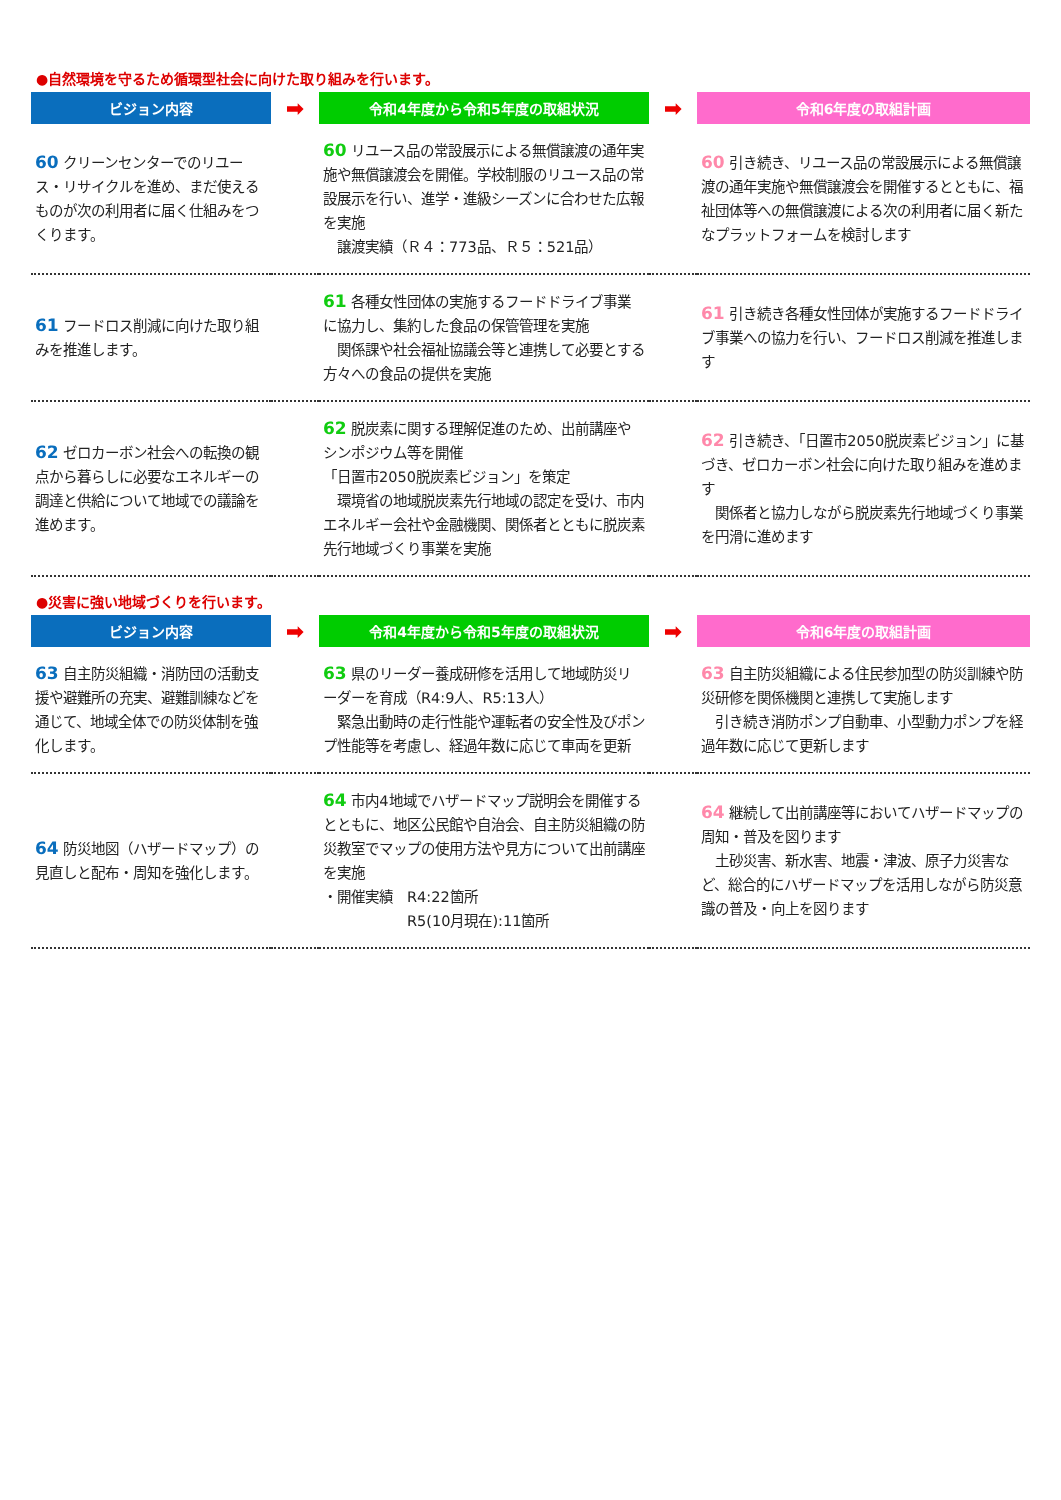●自然環境を守るため循環型社会に向けた取り組みを行います。
| ビジョン内容 | ➡ | 令和4年度から令和5年度の取組状況 | ➡ | 令和6年度の取組計画 |
| --- | --- | --- | --- | --- |
| 60 クリーンセンターでのリユース・リサイクルを進め、まだ使えるものが次の利用者に届く仕組みをつくります。 | | 60 リユース品の常設展示による無償譲渡の通年実施や無償譲渡会を開催。学校制服のリユース品の常設展示を行い、進学・進級シーズンに合わせた広報を実施 譲渡実績（Ｒ４：773品、Ｒ５：521品） | | 60 引き続き、リユース品の常設展示による無償譲渡の通年実施や無償譲渡会を開催するとともに、福祉団体等への無償譲渡による次の利用者に届く新たなプラットフォームを検討します |
| 61 フードロス削減に向けた取り組みを推進します。 | | 61 各種女性団体の実施するフードドライブ事業に協力し、集約した食品の保管管理を実施 関係課や社会福祉協議会等と連携して必要とする方々への食品の提供を実施 | | 61 引き続き各種女性団体が実施するフードドライブ事業への協力を行い、フードロス削減を推進します |
| 62 ゼロカーボン社会への転換の観点から暮らしに必要なエネルギーの調達と供給について地域での議論を進めます。 | | 62 脱炭素に関する理解促進のため、出前講座やシンポジウム等を開催 「日置市2050脱炭素ビジョン」を策定 環境省の地域脱炭素先行地域の認定を受け、市内エネルギー会社や金融機関、関係者とともに脱炭素先行地域づくり事業を実施 | | 62 引き続き、「日置市2050脱炭素ビジョン」に基づき、ゼロカーボン社会に向けた取り組みを進めます 関係者と協力しながら脱炭素先行地域づくり事業を円滑に進めます |
●災害に強い地域づくりを行います。
| ビジョン内容 | ➡ | 令和4年度から令和5年度の取組状況 | ➡ | 令和6年度の取組計画 |
| --- | --- | --- | --- | --- |
| 63 自主防災組織・消防団の活動支援や避難所の充実、避難訓練などを通じて、地域全体での防災体制を強化します。 | | 63 県のリーダー養成研修を活用して地域防災リーダーを育成（R4:9人、R5:13人） 緊急出動時の走行性能や運転者の安全性及びポンプ性能等を考慮し、経過年数に応じて車両を更新 | | 63 自主防災組織による住民参加型の防災訓練や防災研修を関係機関と連携して実施します 引き続き消防ポンプ自動車、小型動力ポンプを経過年数に応じて更新します |
| 64 防災地図（ハザードマップ）の見直しと配布・周知を強化します。 | | 64 市内4地域でハザードマップ説明会を開催するとともに、地区公民館や自治会、自主防災組織の防災教室でマップの使用方法や見方について出前講座を実施 ・開催実績 R4:22箇所 R5(10月現在):11箇所 | | 64 継続して出前講座等においてハザードマップの周知・普及を図ります 土砂災害、新水害、地震・津波、原子力災害など、総合的にハザードマップを活用しながら防災意識の普及・向上を図ります |